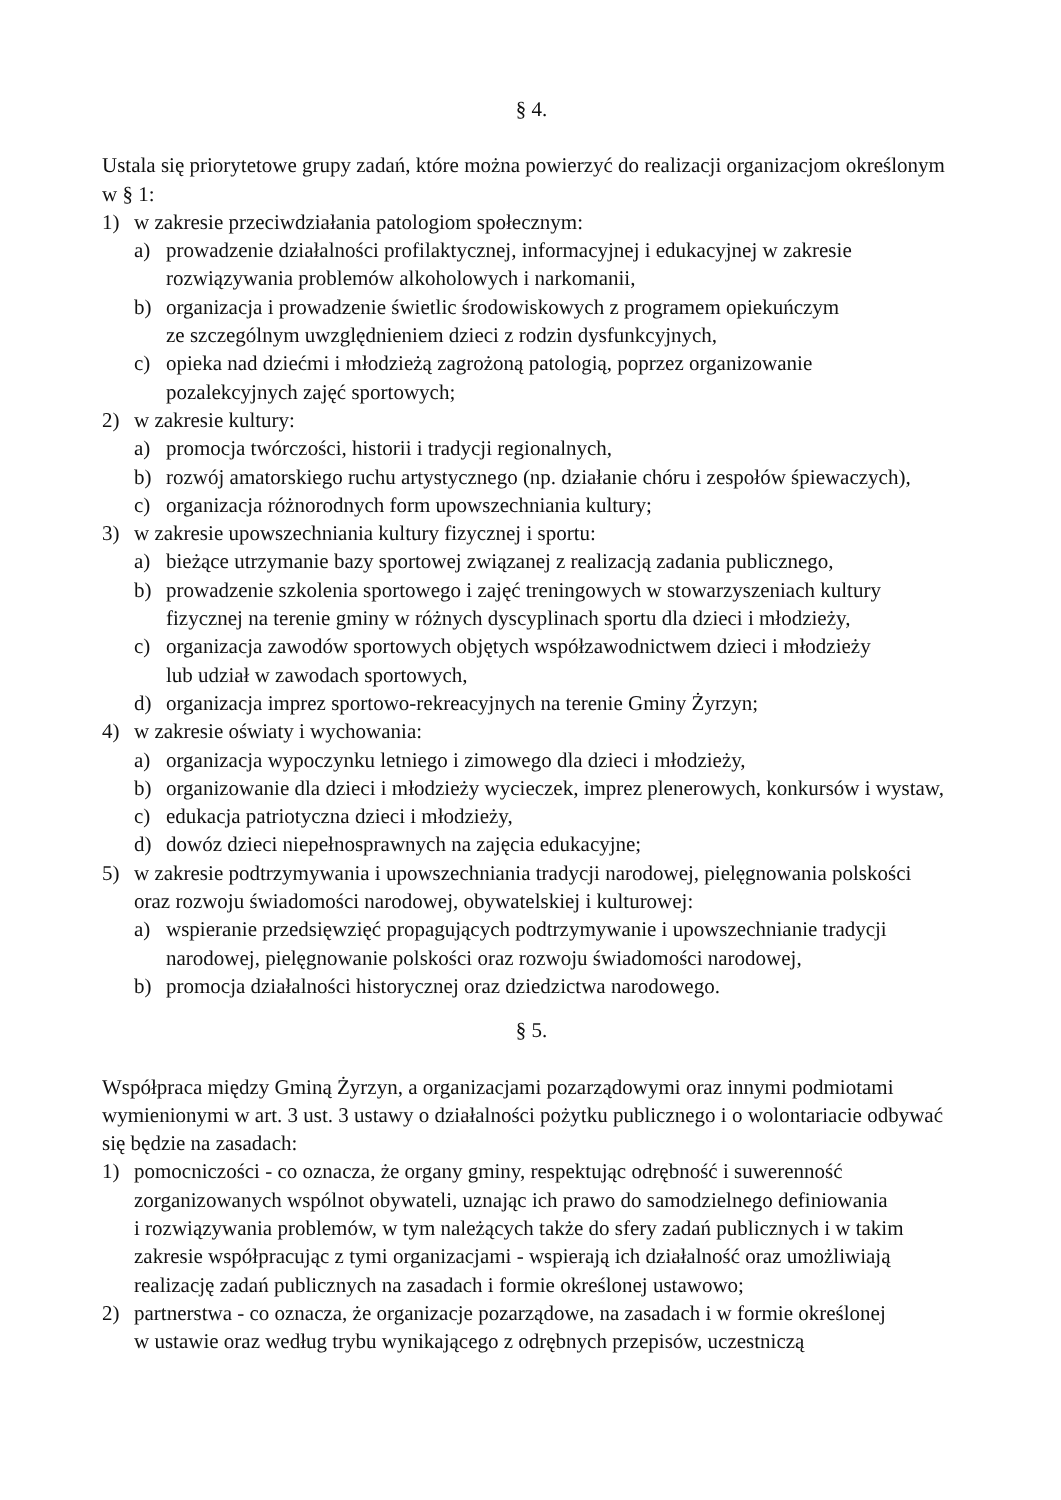§ 4.
Ustala się priorytetowe grupy zadań, które można powierzyć do realizacji organizacjom określonym w § 1:
1) w zakresie przeciwdziałania patologiom społecznym:
a) prowadzenie działalności profilaktycznej, informacyjnej i edukacyjnej w zakresie
rozwiązywania problemów alkoholowych i narkomanii,
b) organizacja i prowadzenie świetlic środowiskowych z programem opiekuńczym
ze szczególnym uwzględnieniem dzieci z rodzin dysfunkcyjnych,
c) opieka nad dziećmi i młodzieżą zagrożoną patologią, poprzez organizowanie
pozalekcyjnych zajęć sportowych;
2) w zakresie kultury:
a) promocja twórczości, historii i tradycji regionalnych,
b) rozwój amatorskiego ruchu artystycznego (np. działanie chóru i zespołów śpiewaczych),
c) organizacja różnorodnych form upowszechniania kultury;
3) w zakresie upowszechniania kultury fizycznej i sportu:
a) bieżące utrzymanie bazy sportowej związanej z realizacją zadania publicznego,
b) prowadzenie szkolenia sportowego i zajęć treningowych w stowarzyszeniach kultury
fizycznej na terenie gminy w różnych dyscyplinach sportu dla dzieci i młodzieży,
c) organizacja zawodów sportowych objętych współzawodnictwem dzieci i młodzieży
lub udział w zawodach sportowych,
d) organizacja imprez sportowo-rekreacyjnych na terenie Gminy Żyrzyn;
4) w zakresie oświaty i wychowania:
a) organizacja wypoczynku letniego i zimowego dla dzieci i młodzieży,
b) organizowanie dla dzieci i młodzieży wycieczek, imprez plenerowych, konkursów i wystaw,
c) edukacja patriotyczna dzieci i młodzieży,
d) dowóz dzieci niepełnosprawnych na zajęcia edukacyjne;
5) w zakresie podtrzymywania i upowszechniania tradycji narodowej, pielęgnowania polskości
oraz rozwoju świadomości narodowej, obywatelskiej i kulturowej:
a) wspieranie przedsięwzięć propagujących podtrzymywanie i upowszechnianie tradycji
narodowej, pielęgnowanie polskości oraz rozwoju świadomości narodowej,
b) promocja działalności historycznej oraz dziedzictwa narodowego.
§ 5.
Współpraca między Gminą Żyrzyn, a organizacjami pozarządowymi oraz innymi podmiotami wymienionymi w art. 3 ust. 3 ustawy o działalności pożytku publicznego i o wolontariacie odbywać się będzie na zasadach:
1) pomocniczości - co oznacza, że organy gminy, respektując odrębność i suwerenność
zorganizowanych wspólnot obywateli, uznając ich prawo do samodzielnego definiowania
i rozwiązywania problemów, w tym należących także do sfery zadań publicznych i w takim
zakresie współpracując z tymi organizacjami - wspierają ich działalność oraz umożliwiają
realizację zadań publicznych na zasadach i formie określonej ustawowo;
2) partnerstwa - co oznacza, że organizacje pozarządowe, na zasadach i w formie określonej
w ustawie oraz według trybu wynikającego z odrębnych przepisów, uczestniczą